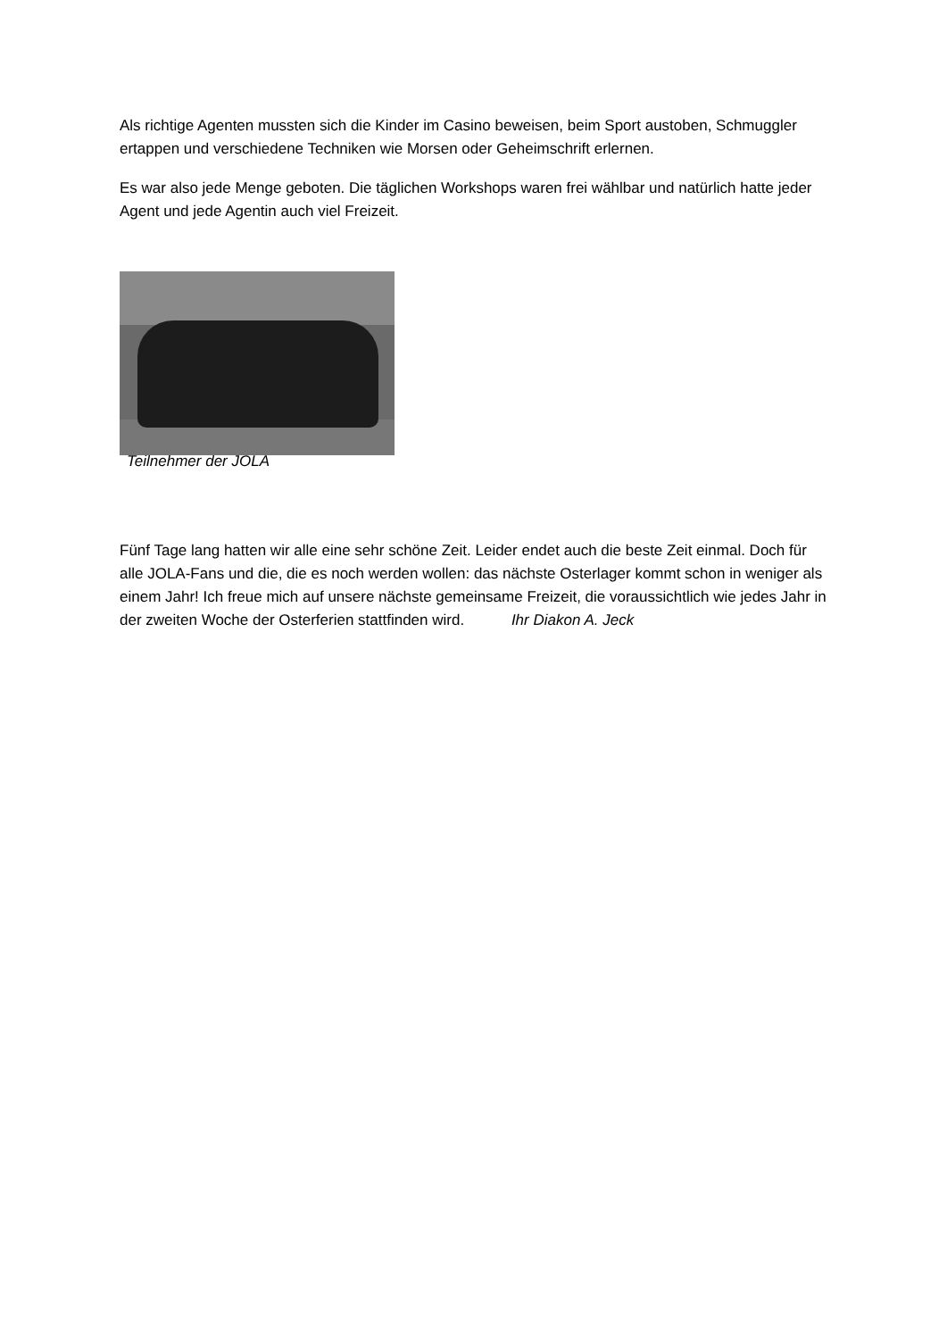Als richtige Agenten mussten sich die Kinder im Casino beweisen, beim Sport austoben, Schmuggler ertappen und verschiedene Techniken wie Morsen oder Geheimschrift erlernen.
Es war also jede Menge geboten. Die täglichen Workshops waren frei wählbar und natürlich hatte jeder Agent und jede Agentin auch viel Freizeit.
Teilnehmer der JOLA
Fünf Tage lang hatten wir alle eine sehr schöne Zeit. Leider endet auch die beste Zeit einmal. Doch für alle JOLA-Fans und die, die es noch werden wollen: das nächste Osterlager kommt schon in weniger als einem Jahr! Ich freue mich auf unsere nächste gemeinsame Freizeit, die voraussichtlich wie jedes Jahr in der zweiten Woche der Osterferien stattfinden wird. Ihr Diakon A. Jeck